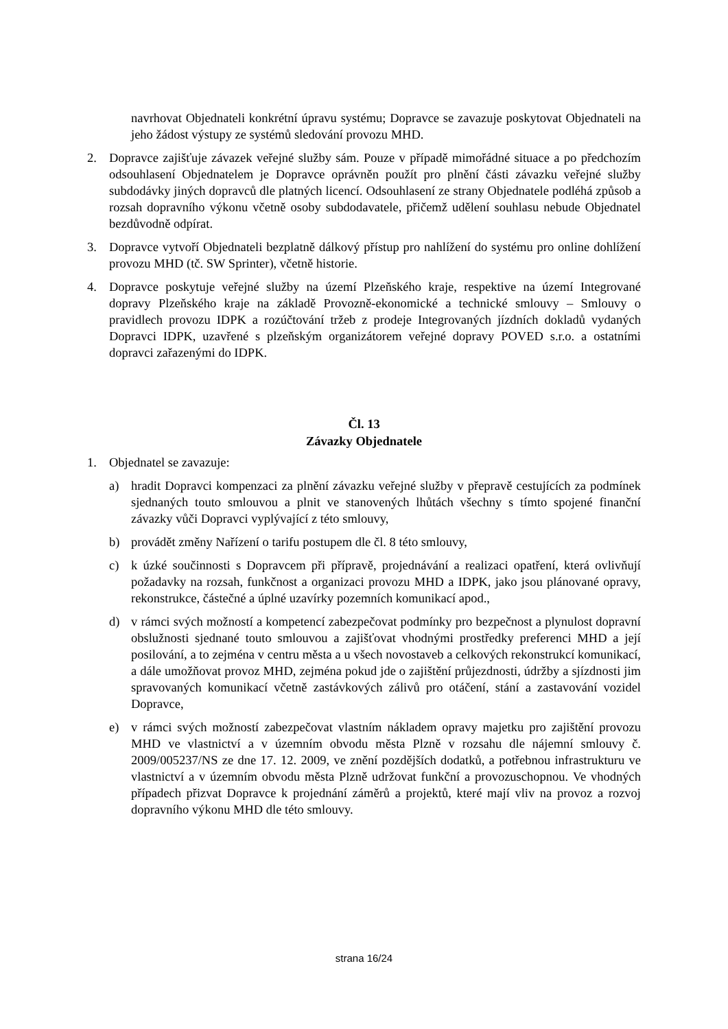navrhovat Objednateli konkrétní úpravu systému; Dopravce se zavazuje poskytovat Objednateli na jeho žádost výstupy ze systémů sledování provozu MHD.
2. Dopravce zajišťuje závazek veřejné služby sám. Pouze v případě mimořádné situace a po předchozím odsouhlasení Objednatelem je Dopravce oprávněn použít pro plnění části závazku veřejné služby subdodávky jiných dopravců dle platných licencí. Odsouhlasení ze strany Objednatele podléhá způsob a rozsah dopravního výkonu včetně osoby subdodavatele, přičemž udělení souhlasu nebude Objednatel bezdůvodně odpírat.
3. Dopravce vytvoří Objednateli bezplatně dálkový přístup pro nahlížení do systému pro online dohlížení provozu MHD (tč. SW Sprinter), včetně historie.
4. Dopravce poskytuje veřejné služby na území Plzeňského kraje, respektive na území Integrované dopravy Plzeňského kraje na základě Provozně-ekonomické a technické smlouvy – Smlouvy o pravidlech provozu IDPK a rozúčtování tržeb z prodeje Integrovaných jízdních dokladů vydaných Dopravci IDPK, uzavřené s plzeňským organizátorem veřejné dopravy POVED s.r.o. a ostatními dopravci zařazenými do IDPK.
Čl. 13
Závazky Objednatele
1. Objednatel se zavazuje:
a) hradit Dopravci kompenzaci za plnění závazku veřejné služby v přepravě cestujících za podmínek sjednaných touto smlouvou a plnit ve stanovených lhůtách všechny s tímto spojené finanční závazky vůči Dopravci vyplývající z této smlouvy,
b) provádět změny Nařízení o tarifu postupem dle čl. 8 této smlouvy,
c) k úzké součinnosti s Dopravcem při přípravě, projednávání a realizaci opatření, která ovlivňují požadavky na rozsah, funkčnost a organizaci provozu MHD a IDPK, jako jsou plánované opravy, rekonstrukce, částečné a úplné uzavírky pozemních komunikací apod.,
d) v rámci svých možností a kompetencí zabezpečovat podmínky pro bezpečnost a plynulost dopravní obslužnosti sjednané touto smlouvou a zajišťovat vhodnými prostředky preferenci MHD a její posilování, a to zejména v centru města a u všech novostaveb a celkových rekonstrukcí komunikací, a dále umožňovat provoz MHD, zejména pokud jde o zajištění průjezdnosti, údržby a sjízdnosti jim spravovaných komunikací včetně zastávkových zálivů pro otáčení, stání a zastavování vozidel Dopravce,
e) v rámci svých možností zabezpečovat vlastním nákladem opravy majetku pro zajištění provozu MHD ve vlastnictví a v územním obvodu města Plzně v rozsahu dle nájemní smlouvy č. 2009/005237/NS ze dne 17. 12. 2009, ve znění pozdějších dodatků, a potřebnou infrastrukturu ve vlastnictví a v územním obvodu města Plzně udržovat funkční a provozuschopnou. Ve vhodných případech přizvat Dopravce k projednání záměrů a projektů, které mají vliv na provoz a rozvoj dopravního výkonu MHD dle této smlouvy.
strana 16/24